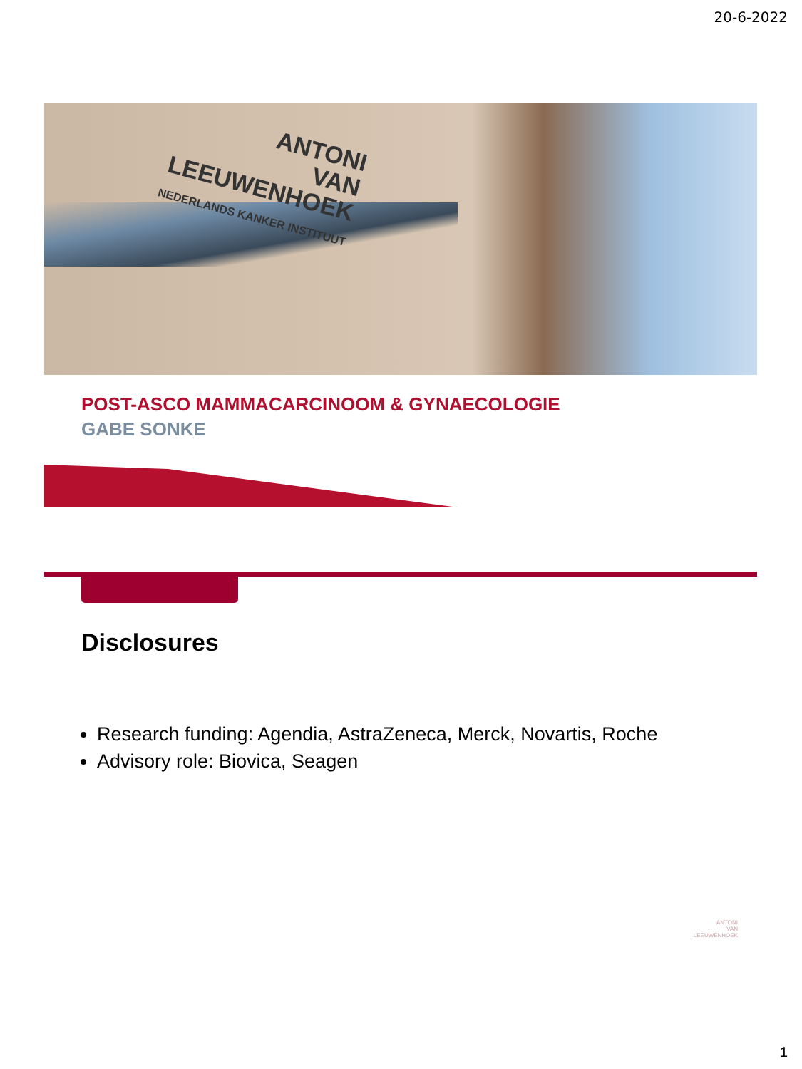20-6-2022
ANTONI
VAN
LEEUWENHOEK
NEDERLANDS KANKER INSTITUUT
POST-ASCO MAMMACARCINOOM & GYNAECOLOGIE
GABE SONKE
Disclosures
Research funding: Agendia, AstraZeneca, Merck, Novartis, Roche
Advisory role: Biovica, Seagen
ANTONI
VAN
LEEUWENHOEK
1